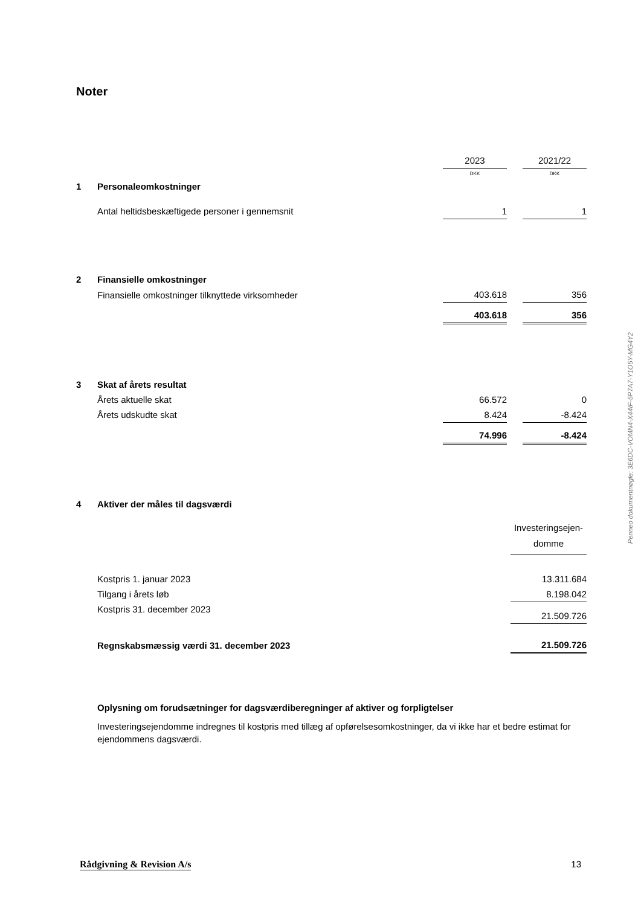Noter
| | | 2023 | | 2021/22 |
| | | DKK | | DKK |
| 1 | Personaleomkostninger | | | |
| | Antal heltidsbeskæftigede personer i gennemsnit | 1 | | 1 |
| 2 | Finansielle omkostninger | | | |
| | Finansielle omkostninger tilknyttede virksomheder | 403.618 | | 356 |
| | | 403.618 | | 356 |
| 3 | Skat af årets resultat | | | |
| | Årets aktuelle skat | 66.572 | | 0 |
| | Årets udskudte skat | 8.424 | | -8.424 |
| | | 74.996 | | -8.424 |
| 4 | Aktiver der måles til dagsværdi | | | |
| | | Investeringsejen- domme |
| | Kostpris 1. januar 2023 | 13.311.684 |
| | Tilgang i årets løb | 8.198.042 |
| | Kostpris 31. december 2023 | 21.509.726 |
| | Regnskabsmæssig værdi 31. december 2023 | 21.509.726 |
Oplysning om forudsætninger for dagsværdiberegninger af aktiver og forpligtelser
Investeringsejendomme indregnes til kostpris med tillæg af opførelsesomkostninger, da vi ikke har et bedre estimat for ejendommens dagsværdi.
Penneo dokumentnøgle: 3E6DC-VOMN4-X44IF-5P7A7-Y1O5Y-MG4Y2
Rådgivning & Revision A/s 13